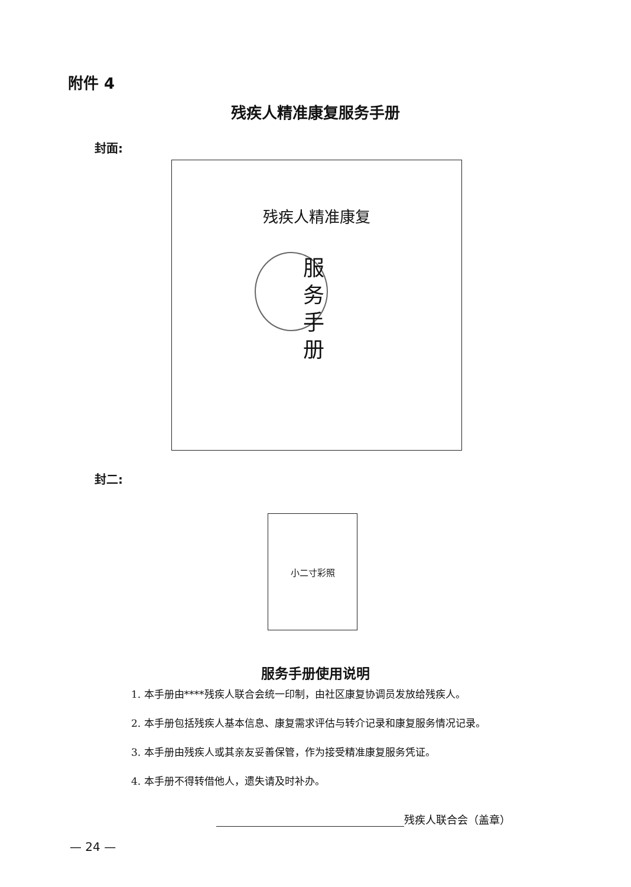附件 4
残疾人精准康复服务手册
封面:
残疾人精准康复
服 务 手 册
封二:
小二寸彩照
服务手册使用说明
1. 本手册由****残疾人联合会统一印制，由社区康复协调员发放给残疾人。
2. 本手册包括残疾人基本信息、康复需求评估与转介记录和康复服务情况记录。
3. 本手册由残疾人或其亲友妥善保管，作为接受精准康复服务凭证。
4. 本手册不得转借他人，遗失请及时补办。
残疾人联合会（盖章）
— 24 —